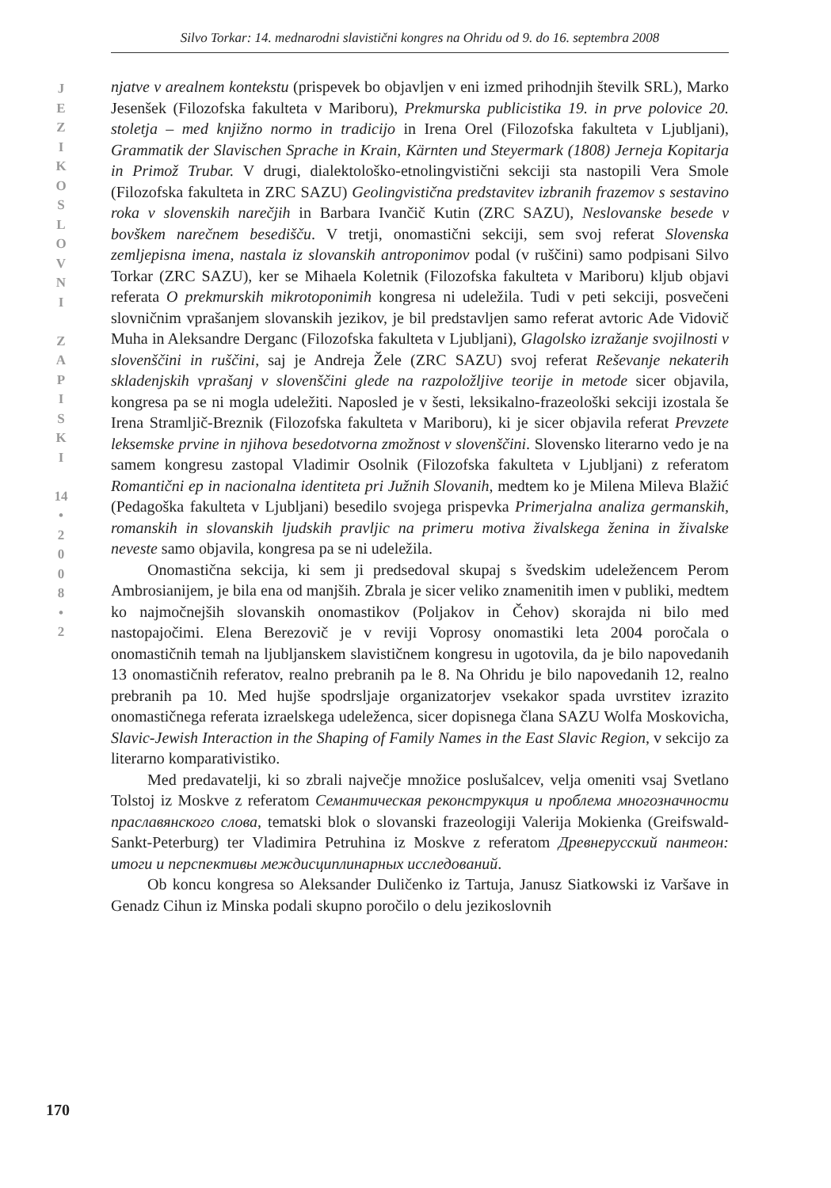Silvo Torkar: 14. mednarodni slavistični kongres na Ohridu od 9. do 16. septembra 2008
J
E
Z
I
K
O
S
L
O
V
N
I
Z
A
P
I
S
K
I
14
•
2
0
0
8
•
2
njatve v arealnem kontekstu (prispevek bo objavljen v eni izmed prihodnjih številk SRL), Marko Jesenšek (Filozofska fakulteta v Mariboru), Prekmurska publicistika 19. in prve polovice 20. stoletja – med knjižno normo in tradicijo in Irena Orel (Filozofska fakulteta v Ljubljani), Grammatik der Slavischen Sprache in Krain, Kärnten und Steyermark (1808) Jerneja Kopitarja in Primož Trubar. V drugi, dialektološko-etnolingvistični sekciji sta nastopili Vera Smole (Filozofska fakulteta in ZRC SAZU) Geolingvistična predstavitev izbranih frazemov s sestavino roka v slovenskih narečjih in Barbara Ivančič Kutin (ZRC SAZU), Neslovanske besede v bovškem narečnem besedišču. V tretji, onomastični sekciji, sem svoj referat Slovenska zemljepisna imena, nastala iz slovanskih antroponimov podal (v ruščini) samo podpisani Silvo Torkar (ZRC SAZU), ker se Mihaela Koletnik (Filozofska fakulteta v Mariboru) kljub objavi referata O prekmurskih mikrotoponimih kongresa ni udeležila. Tudi v peti sekciji, posvečeni slovničnim vprašanjem slovanskih jezikov, je bil predstavljen samo referat avtoric Ade Vidovič Muha in Aleksandre Derganc (Filozofska fakulteta v Ljubljani), Glagolsko izražanje svojilnosti v slovenščini in ruščini, saj je Andreja Žele (ZRC SAZU) svoj referat Reševanje nekaterih skladenjskih vprašanj v slovenščini glede na razpoložljive teorije in metode sicer objavila, kongresa pa se ni mogla udeležiti. Naposled je v šesti, leksikalno-frazeološki sekciji izostala še Irena Stramljič-Breznik (Filozofska fakulteta v Mariboru), ki je sicer objavila referat Prevzete leksemske prvine in njihova besedotvorna zmožnost v slovenščini. Slovensko literarno vedo je na samem kongresu zastopal Vladimir Osolnik (Filozofska fakulteta v Ljubljani) z referatom Romantični ep in nacionalna identiteta pri Južnih Slovanih, medtem ko je Milena Mileva Blažić (Pedagoška fakulteta v Ljubljani) besedilo svojega prispevka Primerjalna analiza germanskih, romanskih in slovanskih ljudskih pravljic na primeru motiva živalskega ženina in živalske neveste samo objavila, kongresa pa se ni udeležila.
Onomastična sekcija, ki sem ji predsedoval skupaj s švedskim udeležencem Perom Ambrosianijem, je bila ena od manjših. Zbrala je sicer veliko znamenitih imen v publiki, medtem ko najmočnejših slovanskih onomastikov (Poljakov in Čehov) skorajda ni bilo med nastopajočimi. Elena Berezovič je v reviji Voprosy onomastiki leta 2004 poročala o onomastičnih temah na ljubljanskem slavističnem kongresu in ugotovila, da je bilo napovedanih 13 onomastičnih referatov, realno prebranih pa le 8. Na Ohridu je bilo napovedanih 12, realno prebranih pa 10. Med hujše spodrsljaje organizatorjev vsekakor spada uvrstitev izrazito onomastičnega referata izraelskega udeleženca, sicer dopisnega člana SAZU Wolfa Moskovicha, Slavic-Jewish Interaction in the Shaping of Family Names in the East Slavic Region, v sekcijo za literarno komparativistiko.
Med predavatelji, ki so zbrali največje množice poslušalcev, velja omeniti vsaj Svetlano Tolstoj iz Moskve z referatom Семантическая реконструкция и проблема многозначности праславянского слова, tematski blok o slovanski frazeologiji Valerija Mokienka (Greifswald-Sankt-Peterburg) ter Vladimira Petruhina iz Moskve z referatom Древнерусский пантеон: итоги и перспективы междисциплинарных исследований.
Ob koncu kongresa so Aleksander Duličenko iz Tartuja, Janusz Siatkowski iz Varšave in Genadz Cihun iz Minska podali skupno poročilo o delu jezikoslovnih
170